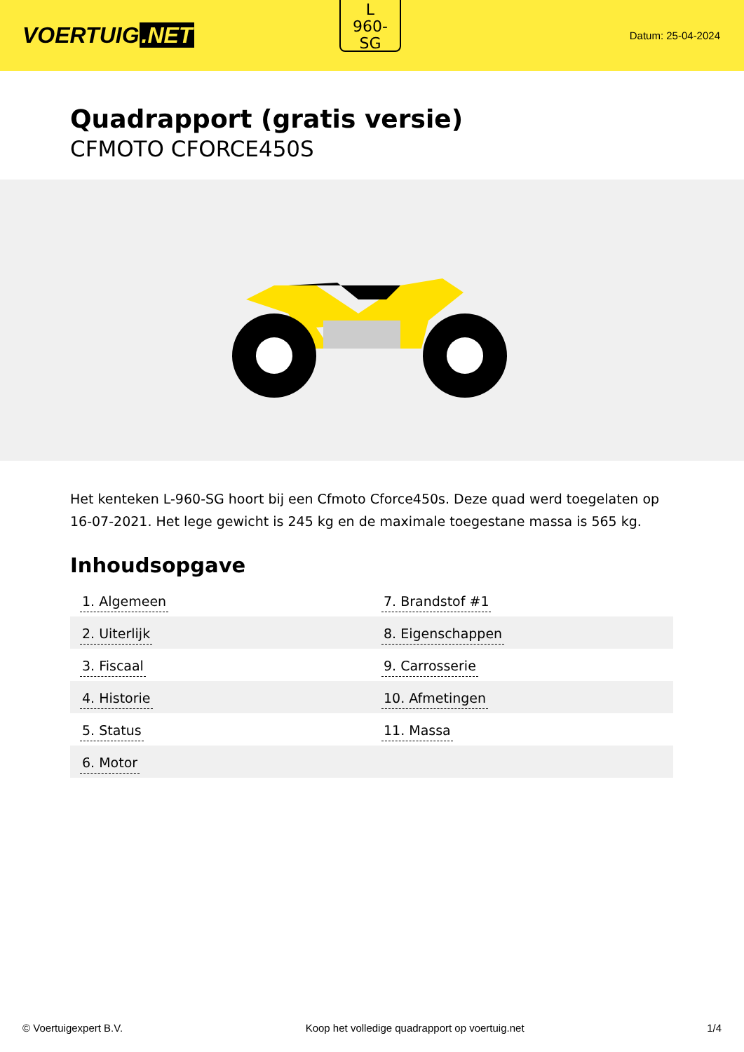VOERTUIG.NET
L
960-
SG
Datum: 25-04-2024
Quadrapport (gratis versie)
CFMOTO CFORCE450S
Het kenteken L-960-SG hoort bij een Cfmoto Cforce450s. Deze quad werd toegelaten op 16-07-2021. Het lege gewicht is 245 kg en de maximale toegestane massa is 565 kg.
Inhoudsopgave
| 1. Algemeen | 7. Brandstof #1 |
| 2. Uiterlijk | 8. Eigenschappen |
| 3. Fiscaal | 9. Carrosserie |
| 4. Historie | 10. Afmetingen |
| 5. Status | 11. Massa |
| 6. Motor | |
© Voertuigexpert B.V. Koop het volledige quadrapport op voertuig.net
1/4